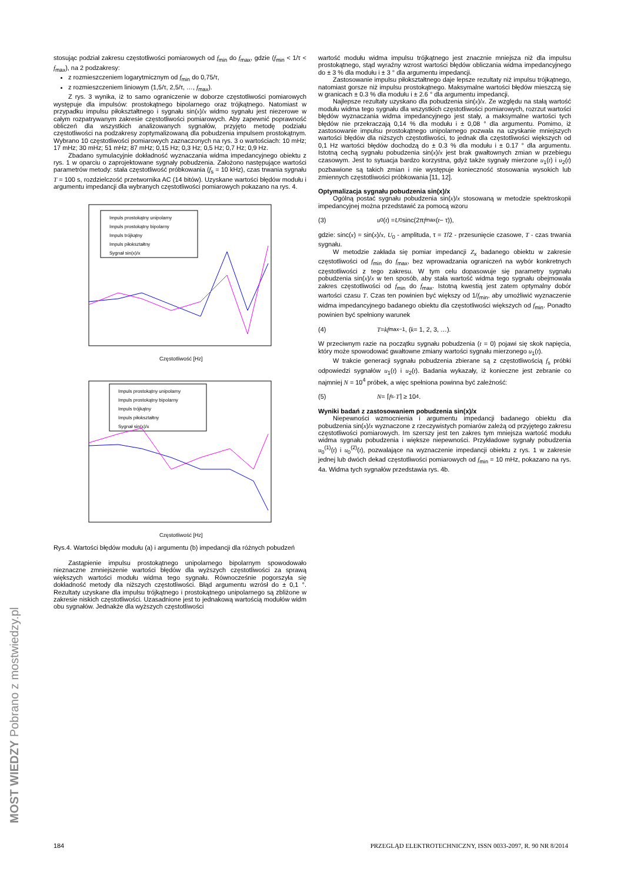stosując podział zakresu częstotliwości pomiarowych od f<sub>min</sub> do f<sub>max</sub>, gdzie (f<sub>min</sub> < 1/τ < f<sub>max</sub>), na 2 podzakresy:
z rozmieszczeniem logarytmicznym od f<sub>min</sub> do 0,75/τ,
z rozmieszczeniem liniowym (1,5/τ, 2,5/τ, …, f<sub>max</sub>).
Z rys. 3 wynika, iż to samo ograniczenie w doborze częstotliwości pomiarowych występuje dla impulsów: prostokątnego bipolarnego oraz trójkątnego. Natomiast w przypadku impulsu piłokształtnego i sygnału sin(x)/x widmo sygnału jest niezerowe w całym rozpatrywanym zakresie częstotliwości pomiarowych. Aby zapewnić poprawność obliczeń dla wszystkich analizowanych sygnałów, przyjęto metodę podziału częstotliwości na podzakresy zoptymalizowaną dla pobudzenia impulsem prostokątnym. Wybrano 10 częstotliwości pomiarowych zaznaczonych na rys. 3 o wartościach: 10 mHz; 17 mHz; 30 mHz; 51 mHz; 87 mHz; 0,15 Hz; 0,3 Hz; 0,5 Hz; 0,7 Hz; 0,9 Hz.
Zbadano symulacyjnie dokładność wyznaczania widma impedancyjnego obiektu z rys. 1 w oparciu o zaprojektowane sygnały pobudzenia. Założono następujące wartości parametrów metody: stała częstotliwość próbkowania (f<sub>s</sub> = 10 kHz), czas trwania sygnału T = 100 s, rozdzielczość przetwornika AC (14 bitów). Uzyskane wartości błędów modułu i argumentu impedancji dla wybranych częstotliwości pomiarowych pokazano na rys. 4.
Impuls prostokątny unipolarny
Impuls prostokątny bipolarny
Impuls trójkątny
Impuls piłokształtny
Sygnał sin(x)/x
Częstotliwość [Hz]
Impuls prostokątny unipolarny
Impuls prostokątny bipolarny
Impuls trójkątny
Impuls piłokształtny
Sygnał sin(x)/x
Częstotliwość [Hz]
Rys.4. Wartości błędów modułu (a) i argumentu (b) impedancji dla różnych pobudzeń
Zastąpienie impulsu prostokątnego unipolarnego bipolarnym spowodowało nieznaczne zmniejszenie wartości błędów dla wyższych częstotliwości za sprawą większych wartości modułu widma tego sygnału. Równocześnie pogorszyła się dokładność metody dla niższych częstotliwości. Błąd argumentu wzrósł do ± 0,1 °. Rezultaty uzyskane dla impulsu trójkątnego i prostokątnego unipolarnego są zbliżone w zakresie niskich częstotliwości. Uzasadnione jest to jednakową wartością modułów widm obu sygnałów. Jednakże dla wyższych częstotliwości
wartość modułu widma impulsu trójkątnego jest znacznie mniejsza niż dla impulsu prostokątnego, stąd wyraźny wzrost wartości błędów obliczania widma impedancyjnego do ± 3 % dla modułu i ± 3 ° dla argumentu impedancji.
Zastosowanie impulsu piłokształtnego daje lepsze rezultaty niż impulsu trójkątnego, natomiast gorsze niż impulsu prostokątnego. Maksymalne wartości błędów mieszczą się w granicach ± 0.3 % dla modułu i ± 2.6 ° dla argumentu impedancji.
Najlepsze rezultaty uzyskano dla pobudzenia sin(x)/x. Ze względu na stałą wartość modułu widma tego sygnału dla wszystkich częstotliwości pomiarowych, rozrzut wartości błędów wyznaczania widma impedancyjnego jest stały, a maksymalne wartości tych błędów nie przekraczają 0,14 % dla modułu i ± 0,08 ° dla argumentu. Pomimo, iż zastosowanie impulsu prostokątnego unipolarnego pozwala na uzyskanie mniejszych wartości błędów dla niższych częstotliwości, to jednak dla częstotliwości większych od 0,1 Hz wartości błędów dochodzą do ± 0.3 % dla modułu i ± 0.17 ° dla argumentu. Istotną cechą sygnału pobudzenia sin(x)/x jest brak gwałtownych zmian w przebiegu czasowym. Jest to sytuacja bardzo korzystna, gdyż także sygnały mierzone u<sub>1</sub>(t) i u<sub>2</sub>(t) pozbawione są takich zmian i nie występuje konieczność stosowania wysokich lub zmiennych częstotliwości próbkowania [11, 12].
Optymalizacja sygnału pobudzenia sin(x)/x
Ogólną postać sygnału pobudzenia sin(x)/x stosowaną w metodzie spektroskopii impedancyjnej można przedstawić za pomocą wzoru
(3) u<sub>0</sub>(t) = U<sub>0</sub> sinc(2π f<sub>max</sub>(t − τ)),
gdzie: sinc(x) = sin(x)/x, U<sub>0</sub> - amplituda, τ = T/2 - przesunięcie czasowe, T - czas trwania sygnału.
W metodzie zakłada się pomiar impedancji Z<sub>x</sub> badanego obiektu w zakresie częstotliwości od f<sub>min</sub> do f<sub>max</sub>, bez wprowadzania ograniczeń na wybór konkretnych częstotliwości z tego zakresu. W tym celu dopasowuje się parametry sygnału pobudzenia sin(x)/x w ten sposób, aby stała wartość widma tego sygnału obejmowała zakres częstotliwości od f<sub>min</sub> do f<sub>max</sub>. Istotną kwestią jest zatem optymalny dobór wartości czasu T. Czas ten powinien być większy od 1/f<sub>min</sub>, aby umożliwić wyznaczenie widma impedancyjnego badanego obiektu dla częstotliwości większych od f<sub>min</sub>. Ponadto powinien być spełniony warunek
(4) T = kf<sub>max</sub><sup>−1</sup>, (k = 1, 2, 3, …).
W przeciwnym razie na początku sygnału pobudzenia (t = 0) pojawi się skok napięcia, który może spowodować gwałtowne zmiany wartości sygnału mierzonego u<sub>1</sub>(t).
W trakcie generacji sygnału pobudzenia zbierane są z częstotliwością f<sub>s</sub> próbki odpowiedzi sygnałów u<sub>1</sub>(t) i u<sub>2</sub>(t). Badania wykazały, iż konieczne jest zebranie co najmniej N = 10<sup>4</sup> próbek, a więc spełniona powinna być zależność:
(5) N = ⌈ f<sub>s</sub>· T ⌉ ≥ 10<sup>4</sup>.
Wyniki badań z zastosowaniem pobudzenia sin(x)/x
Niepewności wzmocnienia i argumentu impedancji badanego obiektu dla pobudzenia sin(x)/x wyznaczone z rzeczywistych pomiarów zależą od przyjętego zakresu częstotliwości pomiarowych. Im szerszy jest ten zakres tym mniejsza wartość modułu widma sygnału pobudzenia i większe niepewności. Przykładowe sygnały pobudzenia u<sub>0</sub><sup>(1)</sup>(t) i u<sub>0</sub><sup>(2)</sup>(t), pozwalające na wyznaczenie impedancji obiektu z rys. 1 w zakresie jednej lub dwóch dekad częstotliwości pomiarowych od f<sub>min</sub> = 10 mHz, pokazano na rys. 4a. Widma tych sygnałów przedstawia rys. 4b.
184 PRZEGLĄD ELEKTROTECHNICZNY, ISSN 0033-2097, R. 90 NR 8/2014
MOST WIEDZY Pobrano z mostwiedzy.pl